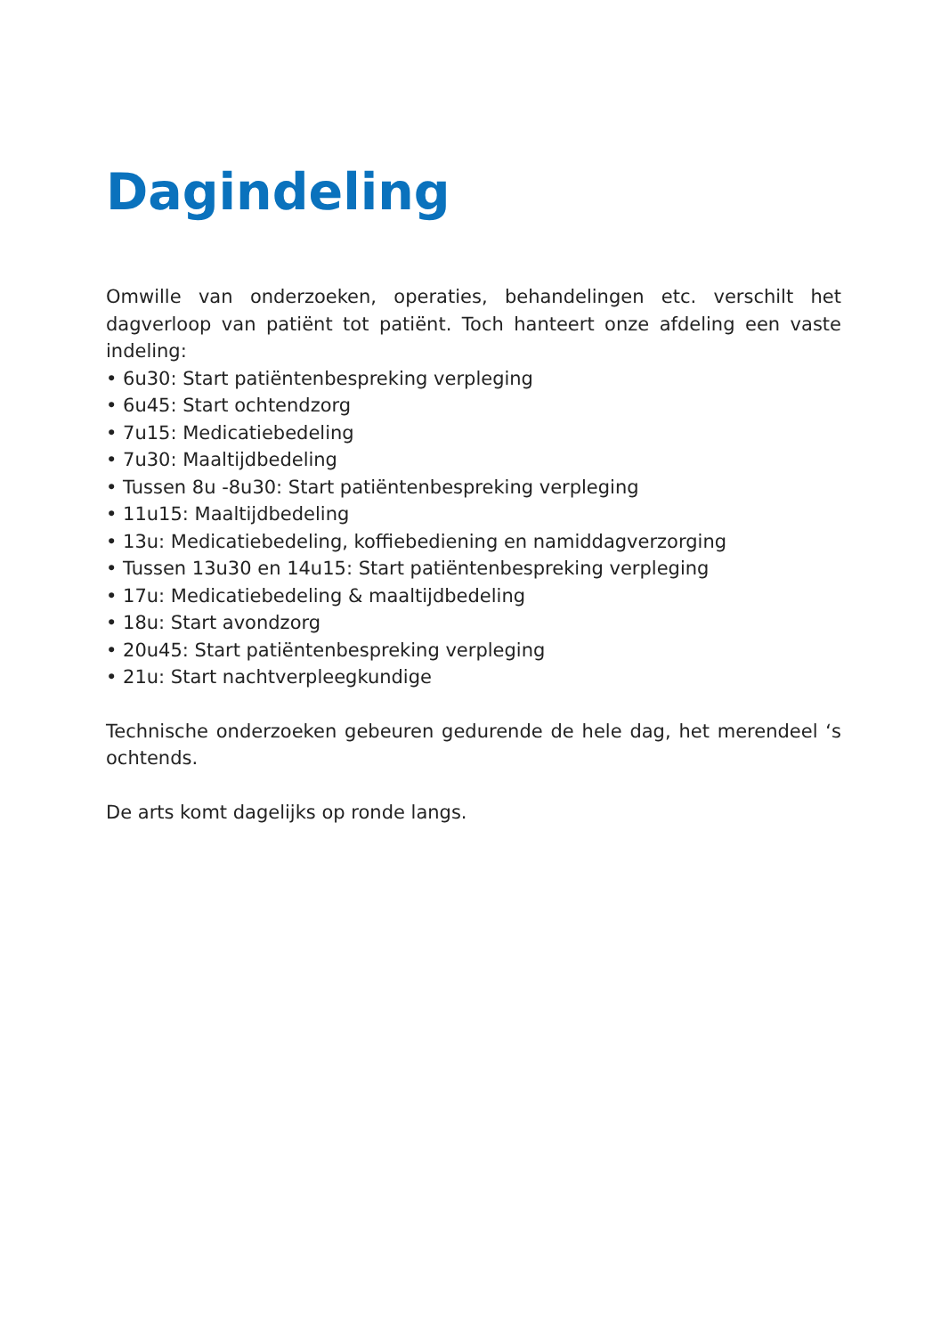Dagindeling
Omwille van onderzoeken, operaties, behandelingen etc. verschilt het dagverloop van patiënt tot patiënt. Toch hanteert onze afdeling een vaste indeling:
• 6u30: Start patiëntenbespreking verpleging
• 6u45: Start ochtendzorg
• 7u15: Medicatiebedeling
• 7u30: Maaltijdbedeling
• Tussen 8u -8u30: Start patiëntenbespreking verpleging
• 11u15: Maaltijdbedeling
• 13u: Medicatiebedeling, koffiebediening en namiddagverzorging
• Tussen 13u30 en 14u15: Start patiëntenbespreking verpleging
• 17u: Medicatiebedeling & maaltijdbedeling
• 18u: Start avondzorg
• 20u45: Start patiëntenbespreking verpleging
• 21u: Start nachtverpleegkundige
Technische onderzoeken gebeuren gedurende de hele dag, het merendeel ‘s ochtends.
De arts komt dagelijks op ronde langs.